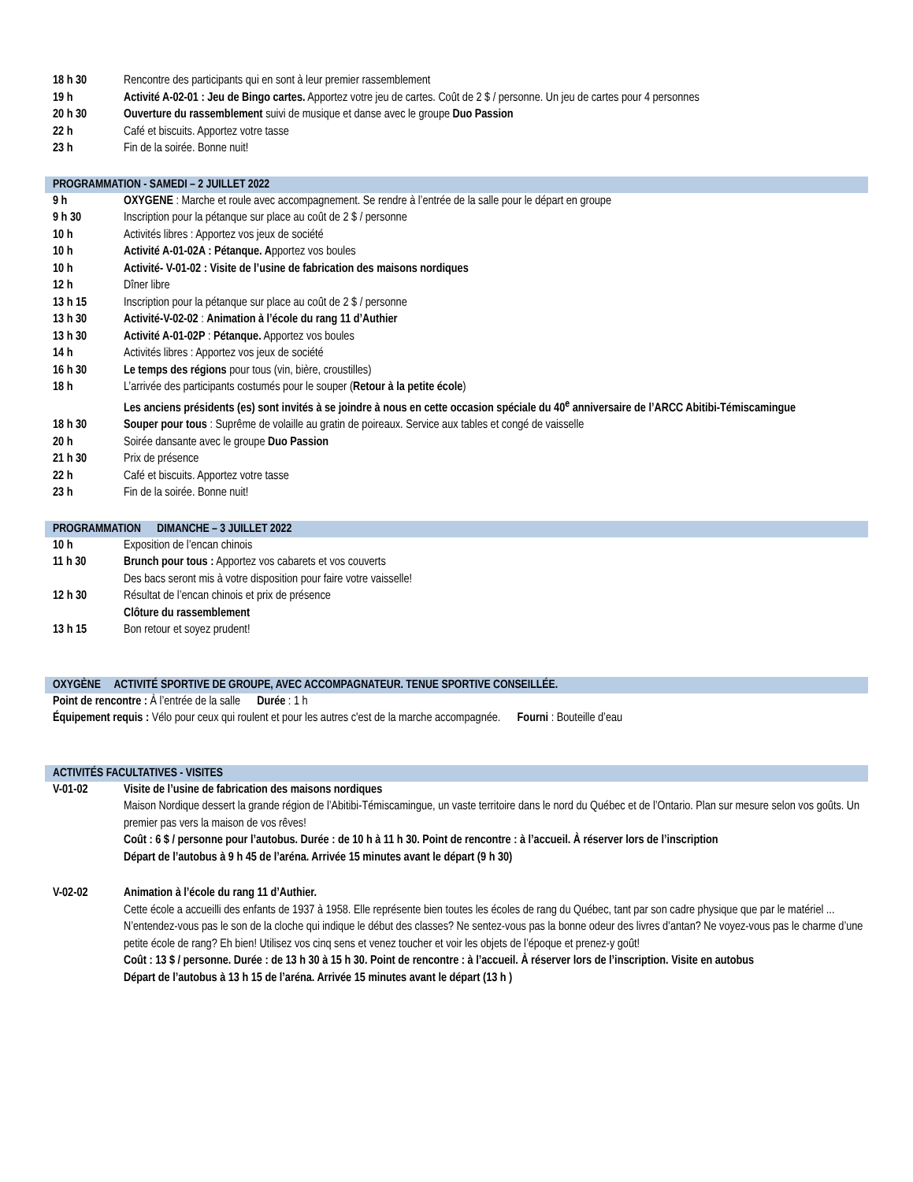| 18 h 30 | Rencontre des participants qui en sont à leur premier rassemblement |
| 19 h | Activité A-02-01 : Jeu de Bingo cartes. Apportez votre jeu de cartes. Coût de 2 $ / personne. Un jeu de cartes pour 4 personnes |
| 20 h 30 | Ouverture du rassemblement suivi de musique et danse avec le groupe Duo Passion |
| 22 h | Café et biscuits. Apportez votre tasse |
| 23 h | Fin de la soirée. Bonne nuit! |
PROGRAMMATION - SAMEDI – 2 JUILLET 2022
| 9 h | OXYGENE : Marche et roule avec accompagnement. Se rendre à l’entrée de la salle pour le départ en groupe |
| 9 h 30 | Inscription pour la pétanque sur place au coût de 2 $ / personne |
| 10 h | Activités libres : Apportez vos jeux de société |
| 10 h | Activité A-01-02A : Pétanque. A pportez vos boules |
| 10 h | Activité- V-01-02 : Visite de l’usine de fabrication des maisons nordiques |
| 12 h | Dîner libre |
| 13 h 15 | Inscription pour la pétanque sur place au coût de 2 $ / personne |
| 13 h 30 | Activité-V-02-02 : Animation à l’école du rang 11 d’Authier |
| 13 h 30 | Activité A-01-02P : Pétanque. Apportez vos boules |
| 14 h | Activités libres : Apportez vos jeux de société |
| 16 h 30 | Le temps des régions pour tous (vin, bière, croustilles) |
| 18 h | L’arrivée des participants costumés pour le souper ( Retour à la petite école ) Les anciens présidents (es) sont invités à se joindre à nous en cette occasion spéciale du 40<sup>e</sup> anniversaire de l’ARCC Abitibi-Témiscamingue |
| 18 h 30 | Souper pour tous : Suprême de volaille au gratin de poireaux. Service aux tables et congé de vaisselle |
| 20 h | Soirée dansante avec le groupe Duo Passion |
| 21 h 30 | Prix de présence |
| 22 h | Café et biscuits. Apportez votre tasse |
| 23 h | Fin de la soirée. Bonne nuit! |
PROGRAMMATION DIMANCHE – 3 JUILLET 2022
| 10 h | Exposition de l’encan chinois |
| 11 h 30 | Brunch pour tous : Apportez vos cabarets et vos couverts Des bacs seront mis à votre disposition pour faire votre vaisselle! |
| 12 h 30 | Résultat de l’encan chinois et prix de présence Clôture du rassemblement |
| 13 h 15 | Bon retour et soyez prudent! |
OXYGÈNE ACTIVITÉ SPORTIVE DE GROUPE, AVEC ACCOMPAGNATEUR. TENUE SPORTIVE CONSEILLÉE.
| Point de rencontre : À l’entrée de la salle Durée : 1 h |
| Équipement requis : Vélo pour ceux qui roulent et pour les autres c'est de la marche accompagnée. Fourni : Bouteille d’eau |
ACTIVITÉS FACULTATIVES - VISITES
| V-01-02 | Visite de l’usine de fabrication des maisons nordiques Maison Nordique dessert la grande région de l’Abitibi-Témiscamingue, un vaste territoire dans le nord du Québec et de l’Ontario. Plan sur mesure selon vos goûts. Un premier pas vers la maison de vos rêves! Coût : 6 $ / personne pour l’autobus. Durée : de 10 h à 11 h 30. Point de rencontre : à l’accueil. À réserver lors de l’inscription Départ de l’autobus à 9 h 45 de l’aréna. Arrivée 15 minutes avant le départ (9 h 30) |
| V-02-02 | Animation à l’école du rang 11 d’Authier. Cette école a accueilli des enfants de 1937 à 1958. Elle représente bien toutes les écoles de rang du Québec, tant par son cadre physique que par le matériel ... N’entendez-vous pas le son de la cloche qui indique le début des classes? Ne sentez-vous pas la bonne odeur des livres d’antan? Ne voyez-vous pas le charme d’une petite école de rang? Eh bien! Utilisez vos cinq sens et venez toucher et voir les objets de l’époque et prenez-y goût! Coût : 13 $ / personne. Durée : de 13 h 30 à 15 h 30. Point de rencontre : à l’accueil. À réserver lors de l’inscription. Visite en autobus Départ de l’autobus à 13 h 15 de l’aréna. Arrivée 15 minutes avant le départ (13 h ) |